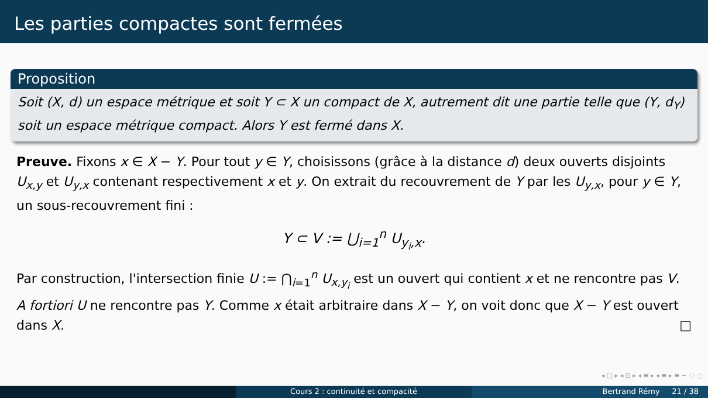Les parties compactes sont fermées
Proposition
Soit (X, d) un espace métrique et soit Y ⊂ X un compact de X, autrement dit une partie telle que (Y, d<sub>Y</sub>) soit un espace métrique compact. Alors Y est fermé dans X.
Preuve. Fixons x ∈ X − Y. Pour tout y ∈ Y, choisissons (grâce à la distance d) deux ouverts disjoints U<sub>x,y</sub> et U<sub>y,x</sub> contenant respectivement x et y. On extrait du recouvrement de Y par les U<sub>y,x</sub>, pour y ∈ Y, un sous-recouvrement fini :
Y ⊂ V := ⋃<sub>i=1</sub><sup>n</sup> U<sub>y<sub>i</sub>,x</sub>.
Par construction, l'intersection finie U := ⋂<sub>i=1</sub><sup>n</sup> U<sub>x,y<sub>i</sub></sub> est un ouvert qui contient x et ne rencontre pas V. A fortiori U ne rencontre pas Y. Comme x était arbitraire dans X − Y, on voit donc que X − Y est ouvert dans X. □
◂ □ ▸ ◂ ⊡ ▸ ◂ ≡ ▸ ◂ ≡ ▸ ≡ ∽ ◌ ◌
Cours 2 : continuité et compacité Bertrand Rémy 21 / 38